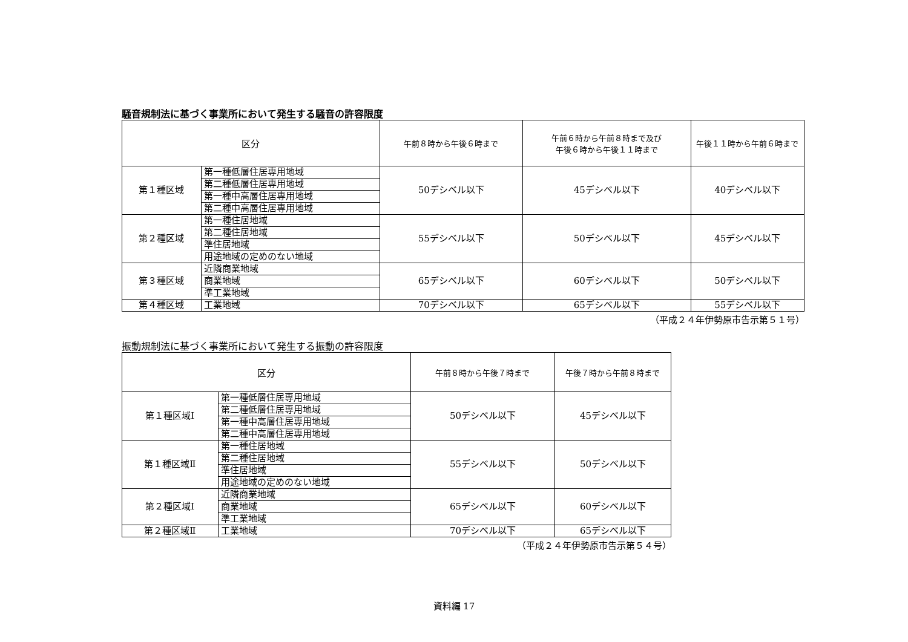騒音規制法に基づく事業所において発生する騒音の許容限度
| 区分 | | 午前８時から午後６時まで | 午前６時から午前８時まで及び 午後６時から午後１１時まで | 午後１１時から午前６時まで |
| --- | --- | --- | --- | --- |
| 第１種区域 | 第一種低層住居専用地域 | 50デシベル以下 | 45デシベル以下 | 40デシベル以下 |
| | 第二種低層住居専用地域 | | | |
| | 第一種中高層住居専用地域 | | | |
| | 第二種中高層住居専用地域 | | | |
| 第２種区域 | 第一種住居地域 | 55デシベル以下 | 50デシベル以下 | 45デシベル以下 |
| | 第二種住居地域 | | | |
| | 準住居地域 | | | |
| | 用途地域の定めのない地域 | | | |
| 第３種区域 | 近隣商業地域 | 65デシベル以下 | 60デシベル以下 | 50デシベル以下 |
| | 商業地域 | | | |
| | 準工業地域 | | | |
| 第４種区域 | 工業地域 | 70デシベル以下 | 65デシベル以下 | 55デシベル以下 |
（平成２４年伊勢原市告示第５１号）
振動規制法に基づく事業所において発生する振動の許容限度
| 区分 | | 午前８時から午後７時まで | 午後７時から午前８時まで |
| --- | --- | --- | --- |
| 第１種区域Ⅰ | 第一種低層住居専用地域 | 50デシベル以下 | 45デシベル以下 |
| | 第二種低層住居専用地域 | | |
| | 第一種中高層住居専用地域 | | |
| | 第二種中高層住居専用地域 | | |
| 第１種区域Ⅱ | 第一種住居地域 | 55デシベル以下 | 50デシベル以下 |
| | 第二種住居地域 | | |
| | 準住居地域 | | |
| | 用途地域の定めのない地域 | | |
| 第２種区域Ⅰ | 近隣商業地域 | 65デシベル以下 | 60デシベル以下 |
| | 商業地域 | | |
| | 準工業地域 | | |
| 第２種区域Ⅱ | 工業地域 | 70デシベル以下 | 65デシベル以下 |
（平成２４年伊勢原市告示第５４号）
資料編 17